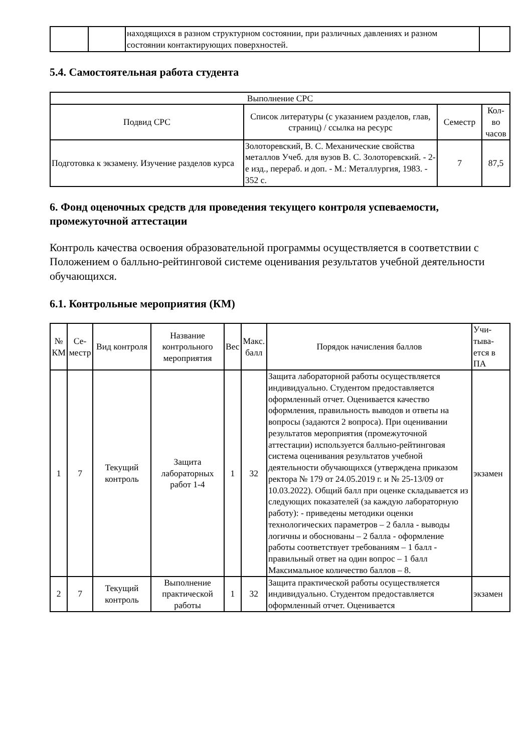| | | находящихся в разном структурном состоянии, при различных давлениях и разном состоянии контактирующих поверхностей. | |
5.4. Самостоятельная работа студента
| Выполнение СРС | | | |
| --- | --- | --- | --- |
| Подвид СРС | Список литературы (с указанием разделов, глав, страниц) / ссылка на ресурс | Семестр | Кол-во часов |
| Подготовка к экзамену. Изучение разделов курса | Золоторевский, В. С. Механические свойства металлов Учеб. для вузов В. С. Золоторевский. - 2-е изд., перераб. и доп. - М.: Металлургия, 1983. - 352 с. | 7 | 87,5 |
6. Фонд оценочных средств для проведения текущего контроля успеваемости, промежуточной аттестации
Контроль качества освоения образовательной программы осуществляется в соответствии с Положением о балльно-рейтинговой системе оценивания результатов учебной деятельности обучающихся.
6.1. Контрольные мероприятия (КМ)
| № КМ | Се-местр | Вид контроля | Название контрольного мероприятия | Вес | Макс. балл | Порядок начисления баллов | Учи-тыва-ется в ПА |
| --- | --- | --- | --- | --- | --- | --- | --- |
| 1 | 7 | Текущий контроль | Защита лабораторных работ 1-4 | 1 | 32 | Защита лабораторной работы осуществляется индивидуально. Студентом предоставляется оформленный отчет. Оценивается качество оформления, правильность выводов и ответы на вопросы (задаются 2 вопроса). При оценивании результатов мероприятия (промежуточной аттестации) используется балльно-рейтинговая система оценивания результатов учебной деятельности обучающихся (утверждена приказом ректора № 179 от 24.05.2019 г. и № 25-13/09 от 10.03.2022). Общий балл при оценке складывается из следующих показателей (за каждую лабораторную работу): - приведены методики оценки технологических параметров – 2 балла - выводы логичны и обоснованы – 2 балла - оформление работы соответствует требованиям – 1 балл - правильный ответ на один вопрос – 1 балл Максимальное количество баллов – 8. | экзамен |
| 2 | 7 | Текущий контроль | Выполнение практической работы | 1 | 32 | Защита практической работы осуществляется индивидуально. Студентом предоставляется оформленный отчет. Оценивается | экзамен |